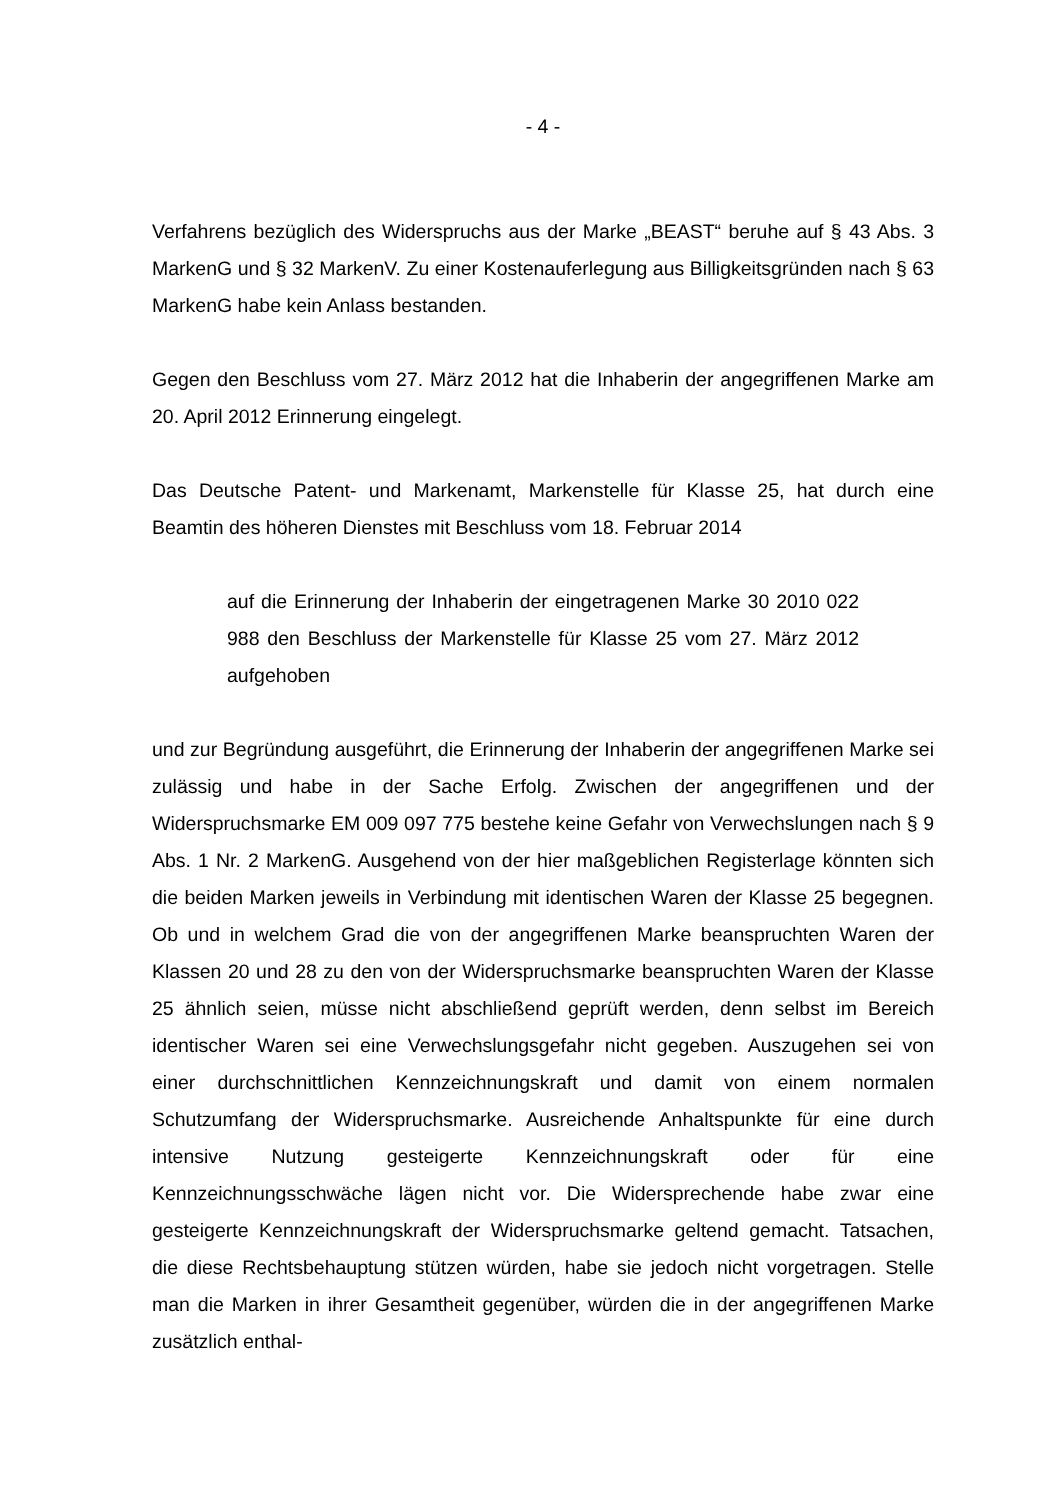- 4 -
Verfahrens bezüglich des Widerspruchs aus der Marke „BEAST“ beruhe auf § 43 Abs. 3 MarkenG und § 32 MarkenV. Zu einer Kostenauferlegung aus Billigkeitsgründen nach § 63 MarkenG habe kein Anlass bestanden.
Gegen den Beschluss vom 27. März 2012 hat die Inhaberin der angegriffenen Marke am 20. April 2012 Erinnerung eingelegt.
Das Deutsche Patent- und Markenamt, Markenstelle für Klasse 25, hat durch eine Beamtin des höheren Dienstes mit Beschluss vom 18. Februar 2014
auf die Erinnerung der Inhaberin der eingetragenen Marke 30 2010 022 988 den Beschluss der Markenstelle für Klasse 25 vom 27. März 2012 aufgehoben
und zur Begründung ausgeführt, die Erinnerung der Inhaberin der angegriffenen Marke sei zulässig und habe in der Sache Erfolg. Zwischen der angegriffenen und der Widerspruchsmarke EM 009 097 775 bestehe keine Gefahr von Verwechslungen nach § 9 Abs. 1 Nr. 2 MarkenG. Ausgehend von der hier maßgeblichen Registerlage könnten sich die beiden Marken jeweils in Verbindung mit identischen Waren der Klasse 25 begegnen. Ob und in welchem Grad die von der angegriffenen Marke beanspruchten Waren der Klassen 20 und 28 zu den von der Widerspruchsmarke beanspruchten Waren der Klasse 25 ähnlich seien, müsse nicht abschließend geprüft werden, denn selbst im Bereich identischer Waren sei eine Verwechslungsgefahr nicht gegeben. Auszugehen sei von einer durchschnittlichen Kennzeichnungskraft und damit von einem normalen Schutzumfang der Widerspruchsmarke. Ausreichende Anhaltspunkte für eine durch intensive Nutzung gesteigerte Kennzeichnungskraft oder für eine Kennzeichnungsschwäche lägen nicht vor. Die Widersprechende habe zwar eine gesteigerte Kennzeichnungskraft der Widerspruchsmarke geltend gemacht. Tatsachen, die diese Rechtsbehauptung stützen würden, habe sie jedoch nicht vorgetragen. Stelle man die Marken in ihrer Gesamtheit gegenüber, würden die in der angegriffenen Marke zusätzlich enthal-